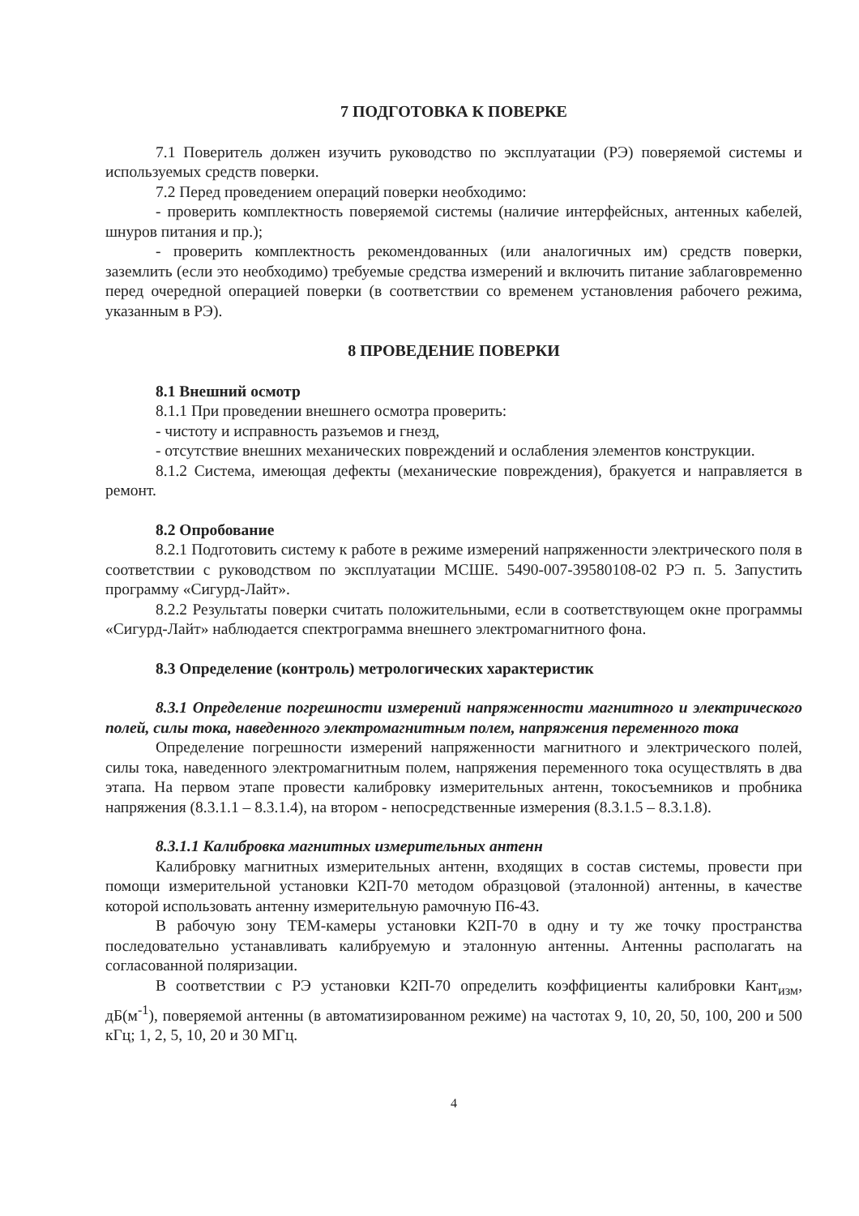7 ПОДГОТОВКА К ПОВЕРКЕ
7.1 Поверитель должен изучить руководство по эксплуатации (РЭ) поверяемой системы и используемых средств поверки.
7.2 Перед проведением операций поверки необходимо:
- проверить комплектность поверяемой системы (наличие интерфейсных, антенных кабелей, шнуров питания и пр.);
- проверить комплектность рекомендованных (или аналогичных им) средств поверки, заземлить (если это необходимо) требуемые средства измерений и включить питание заблаговременно перед очередной операцией поверки (в соответствии со временем установления рабочего режима, указанным в РЭ).
8 ПРОВЕДЕНИЕ ПОВЕРКИ
8.1 Внешний осмотр
8.1.1 При проведении внешнего осмотра проверить:
- чистоту и исправность разъемов и гнезд,
- отсутствие внешних механических повреждений и ослабления элементов конструкции.
8.1.2 Система, имеющая дефекты (механические повреждения), бракуется и направляется в ремонт.
8.2 Опробование
8.2.1 Подготовить систему к работе в режиме измерений напряженности электрического поля в соответствии с руководством по эксплуатации МСШЕ. 5490-007-39580108-02 РЭ п. 5. Запустить программу «Сигурд-Лайт».
8.2.2 Результаты поверки считать положительными, если в соответствующем окне программы «Сигурд-Лайт» наблюдается спектрограмма внешнего электромагнитного фона.
8.3 Определение (контроль) метрологических характеристик
8.3.1 Определение погрешности измерений напряженности магнитного и электрического полей, силы тока, наведенного электромагнитным полем, напряжения переменного тока
Определение погрешности измерений напряженности магнитного и электрического полей, силы тока, наведенного электромагнитным полем, напряжения переменного тока осуществлять в два этапа. На первом этапе провести калибровку измерительных антенн, токосъемников и пробника напряжения (8.3.1.1 – 8.3.1.4), на втором - непосредственные измерения (8.3.1.5 – 8.3.1.8).
8.3.1.1 Калибровка магнитных измерительных антенн
Калибровку магнитных измерительных антенн, входящих в состав системы, провести при помощи измерительной установки К2П-70 методом образцовой (эталонной) антенны, в качестве которой использовать антенну измерительную рамочную П6-43.
В рабочую зону ТЕМ-камеры установки К2П-70 в одну и ту же точку пространства последовательно устанавливать калибруемую и эталонную антенны. Антенны располагать на согласованной поляризации.
В соответствии с РЭ установки К2П-70 определить коэффициенты калибровки Кант<sub>изм</sub>, дБ(м<sup>-1</sup>), поверяемой антенны (в автоматизированном режиме) на частотах 9, 10, 20, 50, 100, 200 и 500 кГц; 1, 2, 5, 10, 20 и 30 МГц.
4